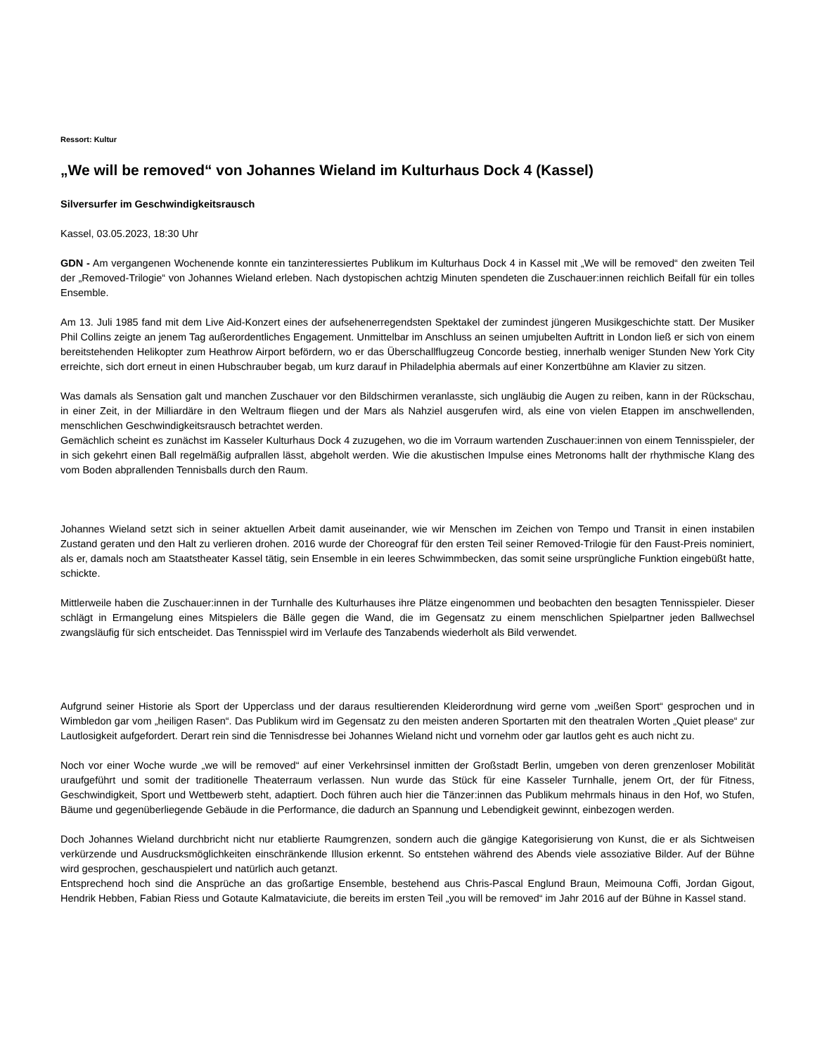Ressort: Kultur
„We will be removed“ von Johannes Wieland im Kulturhaus Dock 4 (Kassel)
Silversurfer im Geschwindigkeitsrausch
Kassel, 03.05.2023, 18:30 Uhr
GDN - Am vergangenen Wochenende konnte ein tanzinteressiertes Publikum im Kulturhaus Dock 4 in Kassel mit „We will be removed“ den zweiten Teil der „Removed-Trilogie“ von Johannes Wieland erleben. Nach dystopischen achtzig Minuten spendeten die Zuschauer:innen reichlich Beifall für ein tolles Ensemble.
Am 13. Juli 1985 fand mit dem Live Aid-Konzert eines der aufsehenerregendsten Spektakel der zumindest jüngeren Musikgeschichte statt. Der Musiker Phil Collins zeigte an jenem Tag außerordentliches Engagement. Unmittelbar im Anschluss an seinen umjubelten Auftritt in London ließ er sich von einem bereitstehenden Helikopter zum Heathrow Airport befördern, wo er das Überschallflugzeug Concorde bestieg, innerhalb weniger Stunden New York City erreichte, sich dort erneut in einen Hubschrauber begab, um kurz darauf in Philadelphia abermals auf einer Konzertbühne am Klavier zu sitzen.
Was damals als Sensation galt und manchen Zuschauer vor den Bildschirmen veranlasste, sich ungläubig die Augen zu reiben, kann in der Rückschau, in einer Zeit, in der Milliardäre in den Weltraum fliegen und der Mars als Nahziel ausgerufen wird, als eine von vielen Etappen im anschwellenden, menschlichen Geschwindigkeitsrausch betrachtet werden.
Gemächlich scheint es zunächst im Kasseler Kulturhaus Dock 4 zuzugehen, wo die im Vorraum wartenden Zuschauer:innen von einem Tennisspieler, der in sich gekehrt einen Ball regelmäßig aufprallen lässt, abgeholt werden. Wie die akustischen Impulse eines Metronoms hallt der rhythmische Klang des vom Boden abprallenden Tennisballs durch den Raum.
Johannes Wieland setzt sich in seiner aktuellen Arbeit damit auseinander, wie wir Menschen im Zeichen von Tempo und Transit in einen instabilen Zustand geraten und den Halt zu verlieren drohen. 2016 wurde der Choreograf für den ersten Teil seiner Removed-Trilogie für den Faust-Preis nominiert, als er, damals noch am Staatstheater Kassel tätig, sein Ensemble in ein leeres Schwimmbecken, das somit seine ursprüngliche Funktion eingebüßt hatte, schickte.
Mittlerweile haben die Zuschauer:innen in der Turnhalle des Kulturhauses ihre Plätze eingenommen und beobachten den besagten Tennisspieler. Dieser schlägt in Ermangelung eines Mitspielers die Bälle gegen die Wand, die im Gegensatz zu einem menschlichen Spielpartner jeden Ballwechsel zwangsläufig für sich entscheidet. Das Tennisspiel wird im Verlaufe des Tanzabends wiederholt als Bild verwendet.
Aufgrund seiner Historie als Sport der Upperclass und der daraus resultierenden Kleiderordnung wird gerne vom „weißen Sport“ gesprochen und in Wimbledon gar vom „heiligen Rasen“. Das Publikum wird im Gegensatz zu den meisten anderen Sportarten mit den theatralen Worten „Quiet please“ zur Lautlosigkeit aufgefordert. Derart rein sind die Tennisdresse bei Johannes Wieland nicht und vornehm oder gar lautlos geht es auch nicht zu.
Noch vor einer Woche wurde „we will be removed“ auf einer Verkehrsinsel inmitten der Großstadt Berlin, umgeben von deren grenzenloser Mobilität uraufgeführt und somit der traditionelle Theaterraum verlassen. Nun wurde das Stück für eine Kasseler Turnhalle, jenem Ort, der für Fitness, Geschwindigkeit, Sport und Wettbewerb steht, adaptiert. Doch führen auch hier die Tänzer:innen das Publikum mehrmals hinaus in den Hof, wo Stufen, Bäume und gegenüberliegende Gebäude in die Performance, die dadurch an Spannung und Lebendigkeit gewinnt, einbezogen werden.
Doch Johannes Wieland durchbricht nicht nur etablierte Raumgrenzen, sondern auch die gängige Kategorisierung von Kunst, die er als Sichtweisen verkürzende und Ausdrucksmöglichkeiten einschränkende Illusion erkennt. So entstehen während des Abends viele assoziative Bilder. Auf der Bühne wird gesprochen, geschauspielert und natürlich auch getanzt.
Entsprechend hoch sind die Ansprüche an das großartige Ensemble, bestehend aus Chris-Pascal Englund Braun, Meimouna Coffi, Jordan Gigout, Hendrik Hebben, Fabian Riess und Gotaute Kalmataviciute, die bereits im ersten Teil „you will be removed“ im Jahr 2016 auf der Bühne in Kassel stand.